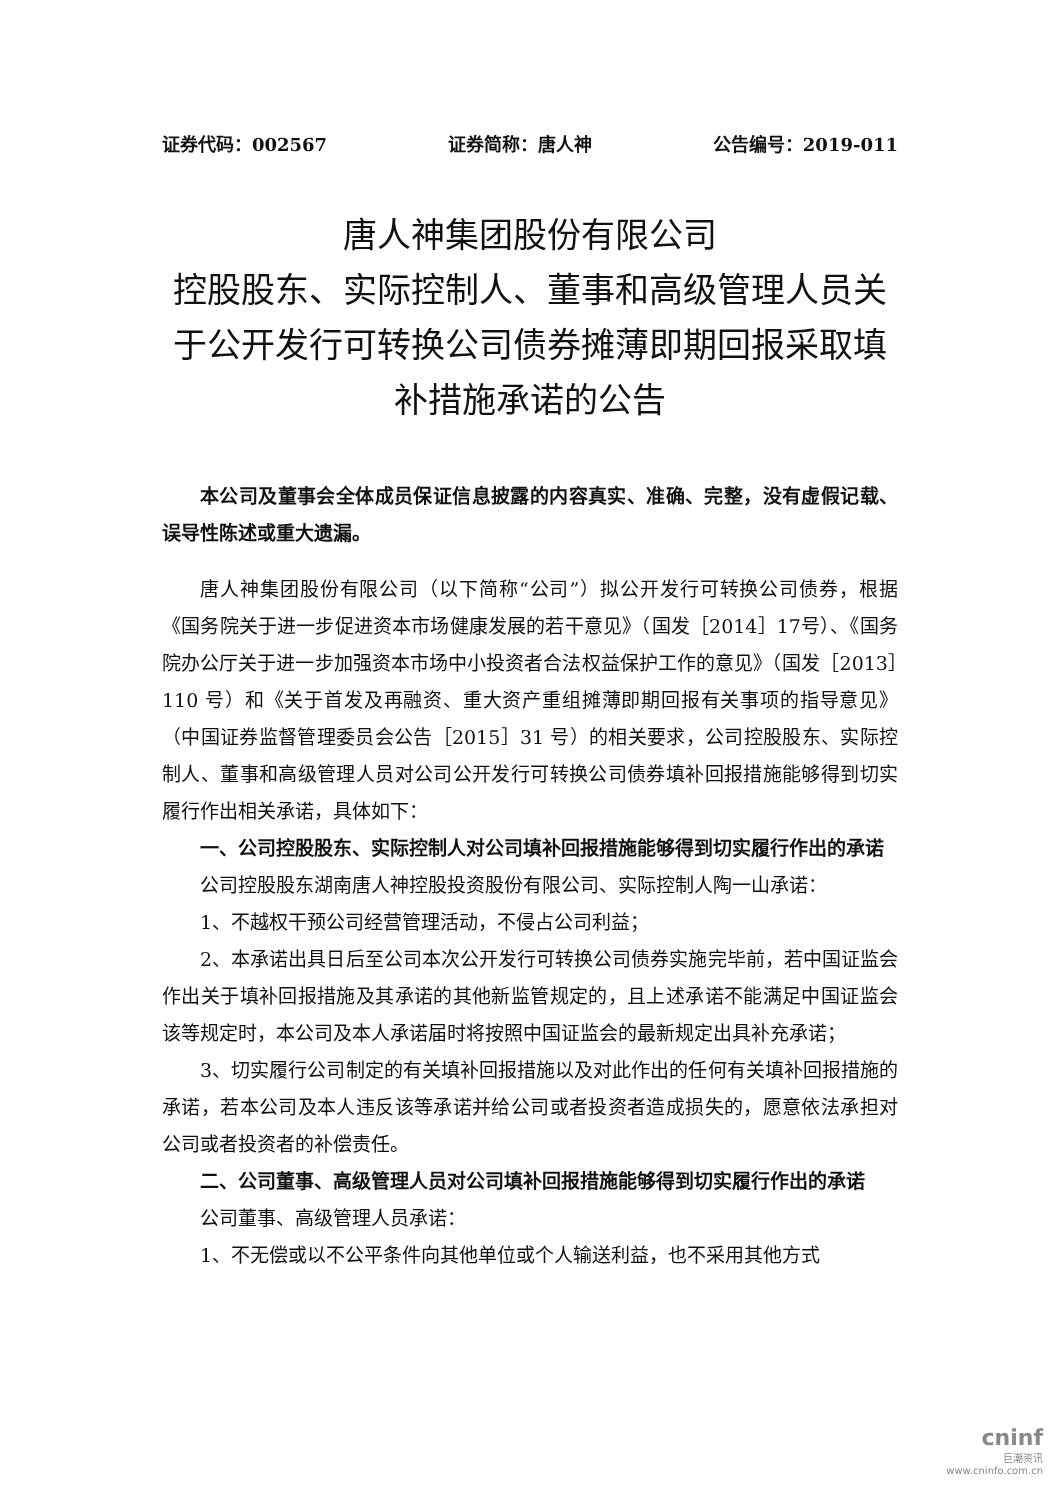证券代码：002567 证券简称：唐人神 公告编号：2019-011
唐人神集团股份有限公司
控股股东、实际控制人、董事和高级管理人员关于公开发行可转换公司债券摊薄即期回报采取填补措施承诺的公告
本公司及董事会全体成员保证信息披露的内容真实、准确、完整，没有虚假记载、误导性陈述或重大遗漏。
唐人神集团股份有限公司（以下简称“公司”）拟公开发行可转换公司债券，根据《国务院关于进一步促进资本市场健康发展的若干意见》（国发［2014］17号）、《国务院办公厅关于进一步加强资本市场中小投资者合法权益保护工作的意见》（国发［2013］110 号）和《关于首发及再融资、重大资产重组摊薄即期回报有关事项的指导意见》（中国证券监督管理委员会公告［2015］31 号）的相关要求，公司控股股东、实际控制人、董事和高级管理人员对公司公开发行可转换公司债券填补回报措施能够得到切实履行作出相关承诺，具体如下：
一、公司控股股东、实际控制人对公司填补回报措施能够得到切实履行作出的承诺
公司控股股东湖南唐人神控股投资股份有限公司、实际控制人陶一山承诺：
1、不越权干预公司经营管理活动，不侵占公司利益；
2、本承诺出具日后至公司本次公开发行可转换公司债券实施完毕前，若中国证监会作出关于填补回报措施及其承诺的其他新监管规定的，且上述承诺不能满足中国证监会该等规定时，本公司及本人承诺届时将按照中国证监会的最新规定出具补充承诺；
3、切实履行公司制定的有关填补回报措施以及对此作出的任何有关填补回报措施的承诺，若本公司及本人违反该等承诺并给公司或者投资者造成损失的，愿意依法承担对公司或者投资者的补偿责任。
二、公司董事、高级管理人员对公司填补回报措施能够得到切实履行作出的承诺
公司董事、高级管理人员承诺：
1、不无偿或以不公平条件向其他单位或个人输送利益，也不采用其他方式
cninf
巨潮资讯
www.cninfo.com.cn